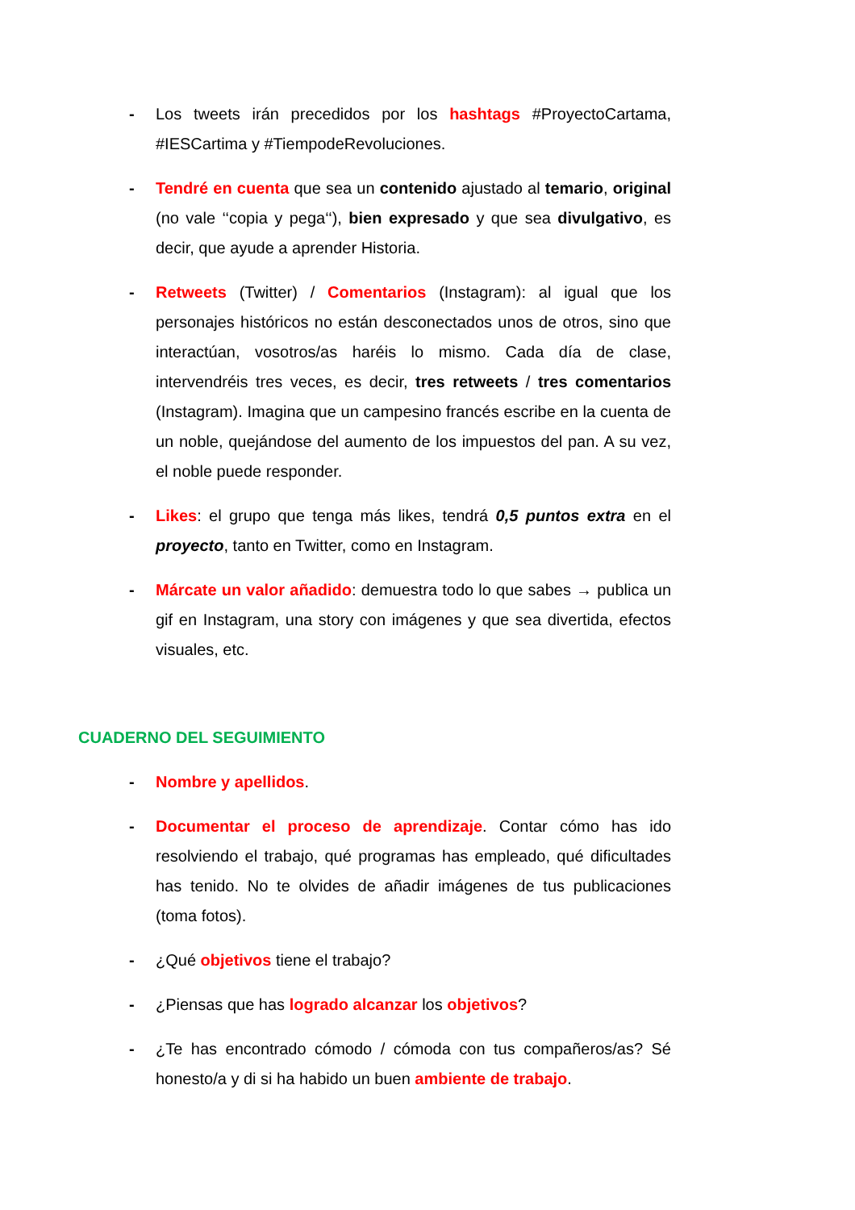- Los tweets irán precedidos por los hashtags #ProyectoCartama, #IESCartima y #TiempodeRevoluciones.
- Tendré en cuenta que sea un contenido ajustado al temario, original (no vale ‘‘copia y pega‘‘), bien expresado y que sea divulgativo, es decir, que ayude a aprender Historia.
- Retweets (Twitter) / Comentarios (Instagram): al igual que los personajes históricos no están desconectados unos de otros, sino que interactúan, vosotros/as haréis lo mismo. Cada día de clase, intervendréis tres veces, es decir, tres retweets / tres comentarios (Instagram). Imagina que un campesino francés escribe en la cuenta de un noble, quejándose del aumento de los impuestos del pan. A su vez, el noble puede responder.
- Likes: el grupo que tenga más likes, tendrá 0,5 puntos extra en el proyecto, tanto en Twitter, como en Instagram.
- Márcate un valor añadido: demuestra todo lo que sabes → publica un gif en Instagram, una story con imágenes y que sea divertida, efectos visuales, etc.
CUADERNO DEL SEGUIMIENTO
- Nombre y apellidos.
- Documentar el proceso de aprendizaje. Contar cómo has ido resolviendo el trabajo, qué programas has empleado, qué dificultades has tenido. No te olvides de añadir imágenes de tus publicaciones (toma fotos).
- ¿Qué objetivos tiene el trabajo?
- ¿Piensas que has logrado alcanzar los objetivos?
- ¿Te has encontrado cómodo / cómoda con tus compañeros/as? Sé honesto/a y di si ha habido un buen ambiente de trabajo.